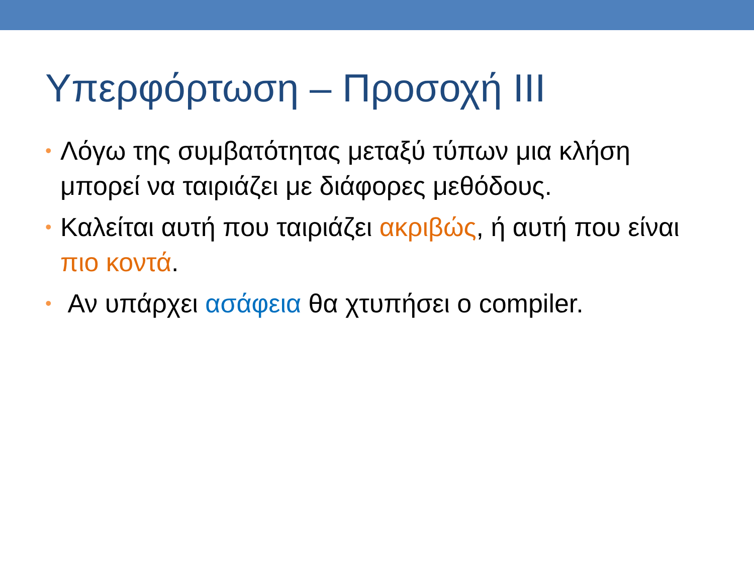Υπερφόρτωση – Προσοχή III
• Λόγω της συμβατότητας μεταξύ τύπων μια κλήση μπορεί να ταιριάζει με διάφορες μεθόδους.
• Καλείται αυτή που ταιριάζει ακριβώς, ή αυτή που είναι πιο κοντά.
• Αν υπάρχει ασάφεια θα χτυπήσει ο compiler.